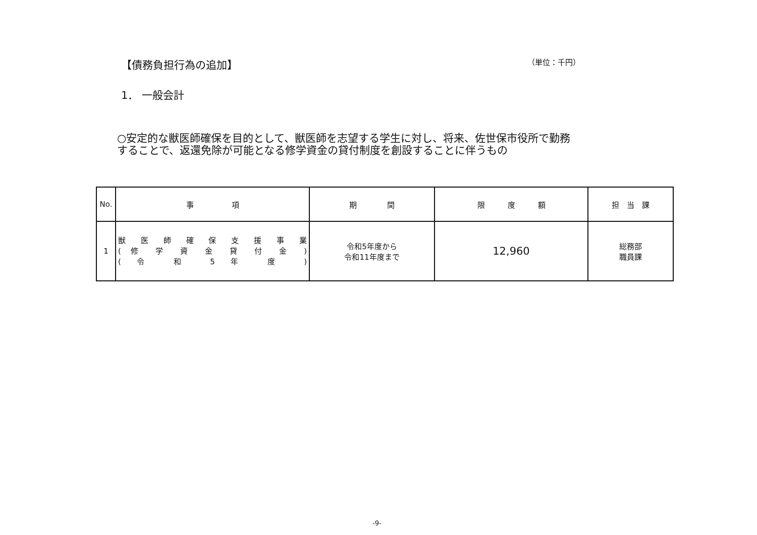【債務負担行為の追加】 （単位：千円）
1． 一般会計
○安定的な獣医師確保を目的として、獣医師を志望する学生に対し、将来、佐世保市役所で勤務することで、返還免除が可能となる修学資金の貸付制度を創設することに伴うもの
| No. | 事 項 | 期 間 | 限 度 額 | 担 当 課 |
| --- | --- | --- | --- | --- |
| 1 | 獣 医 師 確 保 支 援 事 業 ( 修 学 資 金 貸 付 金 ) ( 令 和 5 年 度 ) | 令和5年度から 令和11年度まで | 12,960 | 総務部 職員課 |
-9-